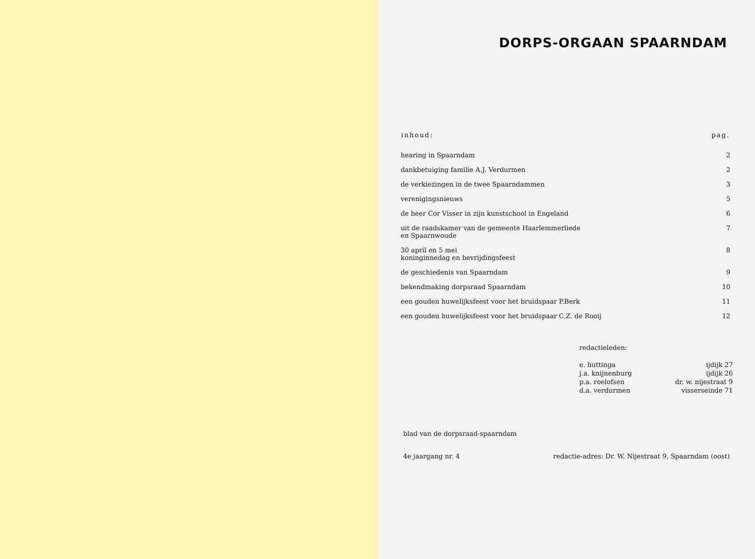DORPS-ORGAAN SPAARNDAM
| inhoud: | pag. |
| --- | --- |
| hearing in Spaarndam | 2 |
| dankbetuiging familie A.J. Verdurmen | 2 |
| de verkiezingen in de twee Spaarndammen | 3 |
| verenigingsnieuws | 5 |
| de heer Cor Visser in zijn kunstschool in Engeland | 6 |
| uit de raadskamer van de gemeente Haarlemmerliede en Spaarnwoude | 7 |
| 30 april en 5 mei koninginnedag en bevrijdingsfeest | 8 |
| de geschiedenis van Spaarndam | 9 |
| bekendmaking dorpsraad Spaarndam | 10 |
| een gouden huwelijksfeest voor het bruidspaar P.Berk | 11 |
| een gouden huwelijksfeest voor het bruidspaar C.Z. de Rooij | 12 |
| redactieleden: | |
| e. huttinga | ijdijk 27 |
| j.a. knijnenburg | ijdijk 26 |
| p.a. roelofsen | dr. w. nijestraat 9 |
| d.a. verdurmen | visserseinde 71 |
blad van de dorpsraad-spaarndam
4e jaargang nr. 4 redactie-adres: Dr. W. Nijestraat 9, Spaarndam (oost)